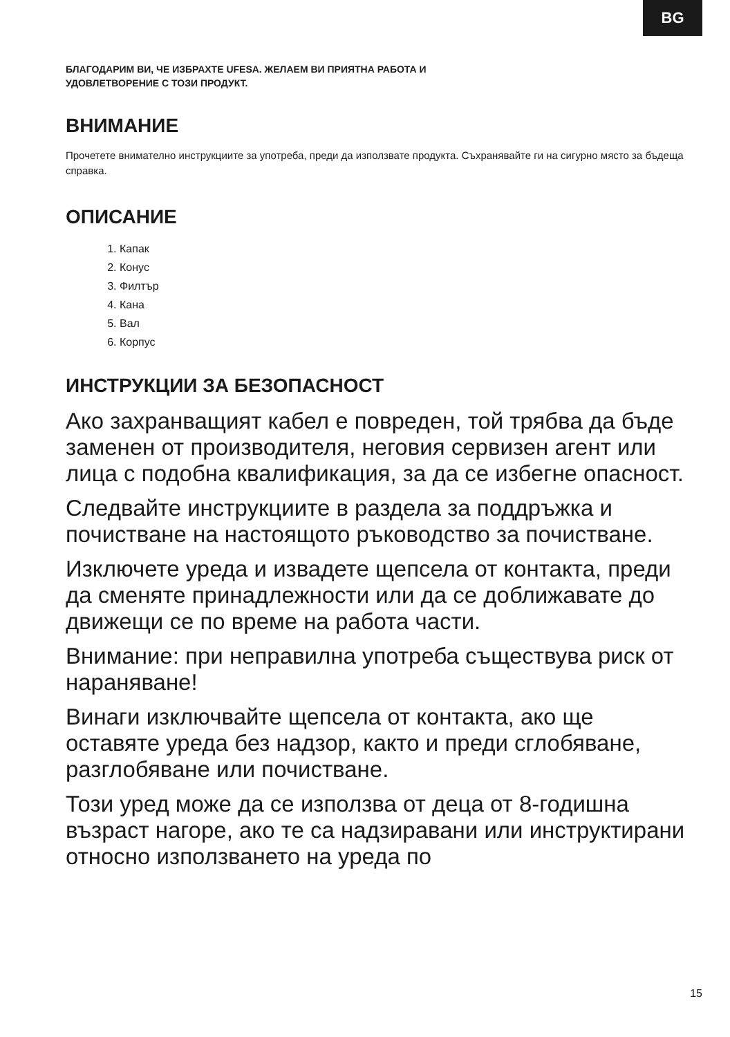BG
БЛАГОДАРИМ ВИ, ЧЕ ИЗБРАХТЕ UFESA. ЖЕЛАЕМ ВИ ПРИЯТНА РАБОТА И
УДОВЛЕТВОРЕНИЕ С ТОЗИ ПРОДУКТ.
ВНИМАНИЕ
Прочетете внимателно инструкциите за употреба, преди да използвате продукта. Съхранявайте ги на сигурно място за бъдеща справка.
ОПИСАНИЕ
1. Капак
2. Конус
3. Филтър
4. Кана
5. Вал
6. Корпус
ИНСТРУКЦИИ ЗА БЕЗОПАСНОСТ
Ако захранващият кабел е повреден, той трябва да бъде заменен от производителя, неговия сервизен агент или лица с подобна квалификация, за да се избегне опасност.
Следвайте инструкциите в раздела за поддръжка и почистване на настоящото ръководство за почистване.
Изключете уреда и извадете щепсела от контакта, преди да сменяте принадлежности или да се доближавате до движещи се по време на работа части.
Внимание: при неправилна употреба съществува риск от нараняване!
Винаги изключвайте щепсела от контакта, ако ще оставяте уреда без надзор, както и преди сглобяване, разглобяване или почистване.
Този уред може да се използва от деца от 8-годишна възраст нагоре, ако те са надзиравани или инструктирани относно използването на уреда по
15